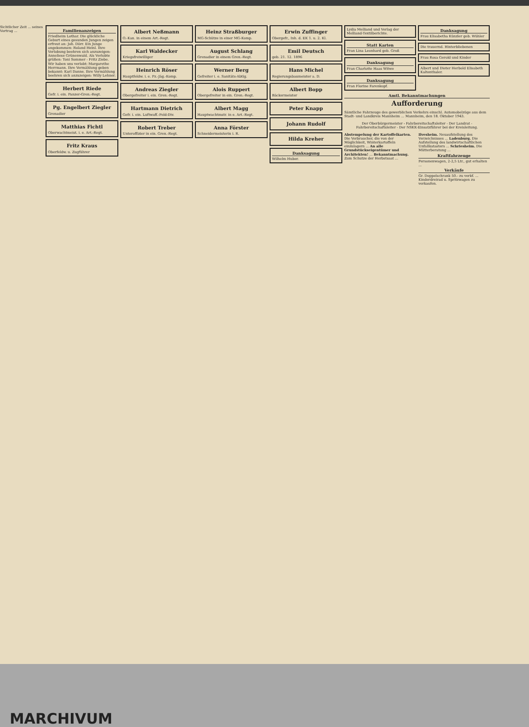Sichtlicher Zeit ... seines Vortrag ...
Familienanzeigen
Friedheim Lothar. Die glückliche Geburt eines gesunden Jungen zeigen erfreut an: Joh. Dörr. Ein Junge angekommen: Roland Heinl. Ihre Verlobung beehren sich anzuzeigen: Anneliese Grünenwald. Als Verlobte grüßen: Toni Sommer - Fritz Ziebe. Wir haben uns verlobt: Margarethe Herrmann. Ihre Vermählung geben bekannt: Karl Danne. Ihre Vermählung beehren sich anzuzeigen: Willy Lehner.
Herbert Riede
Gefr. i. ein. Panzer-Gren.-Regt.
Pg. Engelbert Ziegler
Grenadier
Matthias Fichtl
Oberwachtmeist. i. e. Art.-Regt.
Fritz Kraus
Oberfeldw. u. Zugführer
Albert Neßmann
O.-Kan. in einem Art.-Regt.
Karl Waldecker
Kriegsfreiwilliger
Heinrich Röser
Hauptfeldw. i. e. Pz.-Jäg.-Komp.
Andreas Ziegler
Obergefreiter i. ein. Gren.-Regt.
Hartmann Dietrich
Gefr. i. ein. Luftwaff.-Feld-Div.
Robert Treber
Unteroffizier in ein. Gren.-Regt.
Heinz Straßburger
MG-Schütze in einer MG-Komp.
August Schlang
Grenadier in einem Gren.-Regt.
Werner Berg
Gefreiter i. e. Sanitäts-Abtlg.
Alois Ruppert
Obergefreiter in ein. Gren.-Regt.
Albert Magg
Hauptwachtmstr. in e. Art.-Regt.
Anna Förster
Schneidermeisterin i. R.
Erwin Zuffinger
Obergefr., Inh. d. EK 1. u. 2. Kl.
Emil Deutsch
geb. 21. 12. 1896
Hans Michel
Regierungsbaumeister a. D.
Albert Bopp
Bäckermeister
Peter Knapp
Johann Rudolf
Hilda Kreher
Danksagung
Wilhelm Huber.
Lydia Melliand und Verlag der Melliand-Textilberichte.
Statt Karten
Fran Lina Leonhard geb. Groß
Danksagung
Fran Charlotte Haas Witwe
Danksagung
Fran Florine Farenkopf.
Danksagung
Frau Elisabetha Künzler geb. Wühler
Die trauernd. Hinterbliebenen
Frau Rosa Gerold und Kinder
Albert und Dieter Herbold Elisabeth Kaltenthaler.
Amtl. Bekanntmachungen
Aufforderung
Sämtliche Fahrzeuge des gewerblichen Verkehrs einschl. Automobelzüge aus dem Stadt- und Landkreis Mannheim ... Mannheim, den 18. Oktober 1943.
Der Oberbürgermeister - Fahrbereitschaftsleiter - Der Landrat - Fahrbereitschaftsleiter - Der NSKK-Einsatzführer bei der Kreisleitung.
Abstempelung der Kartoffelkarten. Die Verbraucher, die von der Möglichkeit, Winterkartoffeln einzulagern ... An alle Grundstückseigentümer und Architekten! ... Bekanntmachung. Zum Schutze der Herbstsaat ...
Ilvesheim. Neuaufstellung des Verzeichnisses ... Ladenburg. Die Aufstellung des landwirtschaftlichen Unfallkatasters ... Schriesheim. Die Mütterberatung ...
Kraftfahrzeuge
Personenwagen, 2-2,5 Ltr., gut erhalten ...
Verkäufe
Gr. Doppelschrank 50.- zu verkf. ... Kinderdreirad u. Spritzwagen zu verkaufen.
MARCHIVUM